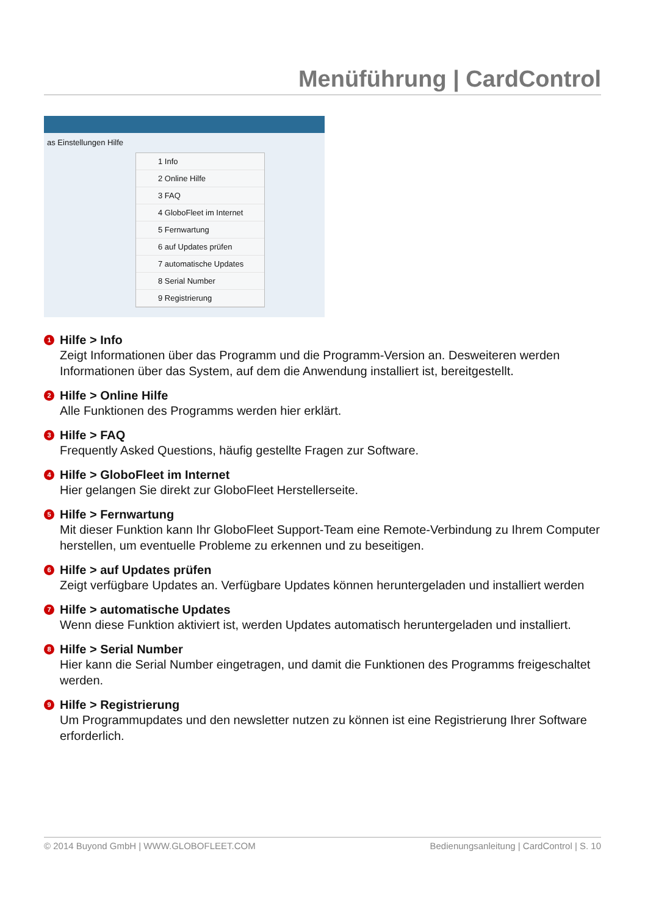Menüführung | CardControl
as Einstellungen Hilfe
1 Info
2 Online Hilfe
3 FAQ
4 GloboFleet im Internet
5 Fernwartung
6 auf Updates prüfen
7 automatische Updates
8 Serial Number
9 Registrierung
1 Hilfe > Info
Zeigt Informationen über das Programm und die Programm-Version an. Desweiteren werden Informationen über das System, auf dem die Anwendung installiert ist, bereitgestellt.
2 Hilfe > Online Hilfe
Alle Funktionen des Programms werden hier erklärt.
3 Hilfe > FAQ
Frequently Asked Questions, häufig gestellte Fragen zur Software.
4 Hilfe > GloboFleet im Internet
Hier gelangen Sie direkt zur GloboFleet Herstellerseite.
5 Hilfe > Fernwartung
Mit dieser Funktion kann Ihr GloboFleet Support-Team eine Remote-Verbindung zu Ihrem Computer herstellen, um eventuelle Probleme zu erkennen und zu beseitigen.
6 Hilfe > auf Updates prüfen
Zeigt verfügbare Updates an. Verfügbare Updates können heruntergeladen und installiert werden
7 Hilfe > automatische Updates
Wenn diese Funktion aktiviert ist, werden Updates automatisch heruntergeladen und installiert.
8 Hilfe > Serial Number
Hier kann die Serial Number eingetragen, und damit die Funktionen des Programms freigeschaltet werden.
9 Hilfe > Registrierung
Um Programmupdates und den newsletter nutzen zu können ist eine Registrierung Ihrer Software erforderlich.
© 2014 Buyond GmbH | WWW.GLOBOFLEET.COM Bedienungsanleitung | CardControl | S. 10